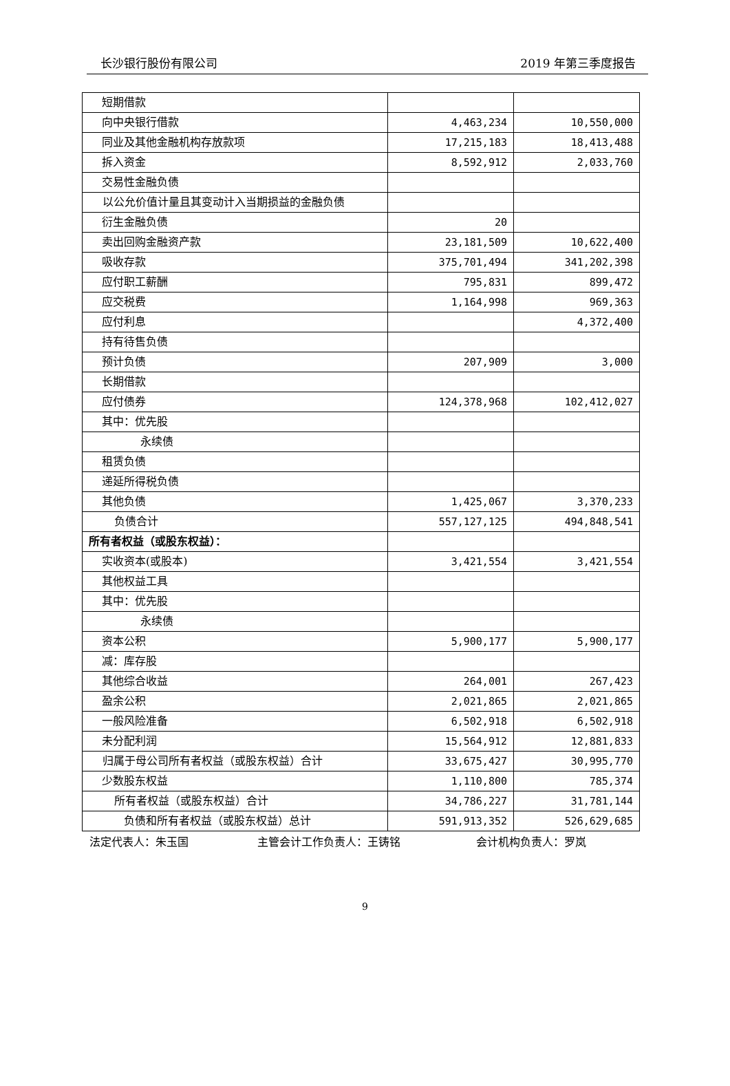长沙银行股份有限公司 2019 年第三季度报告
| 短期借款 | | |
| 向中央银行借款 | 4,463,234 | 10,550,000 |
| 同业及其他金融机构存放款项 | 17,215,183 | 18,413,488 |
| 拆入资金 | 8,592,912 | 2,033,760 |
| 交易性金融负债 | | |
| 以公允价值计量且其变动计入当期损益的金融负债 | | |
| 衍生金融负债 | 20 | |
| 卖出回购金融资产款 | 23,181,509 | 10,622,400 |
| 吸收存款 | 375,701,494 | 341,202,398 |
| 应付职工薪酬 | 795,831 | 899,472 |
| 应交税费 | 1,164,998 | 969,363 |
| 应付利息 | | 4,372,400 |
| 持有待售负债 | | |
| 预计负债 | 207,909 | 3,000 |
| 长期借款 | | |
| 应付债券 | 124,378,968 | 102,412,027 |
| 其中：优先股 | | |
| 永续债 | | |
| 租赁负债 | | |
| 递延所得税负债 | | |
| 其他负债 | 1,425,067 | 3,370,233 |
| 负债合计 | 557,127,125 | 494,848,541 |
| 所有者权益（或股东权益）： | | |
| 实收资本(或股本) | 3,421,554 | 3,421,554 |
| 其他权益工具 | | |
| 其中：优先股 | | |
| 永续债 | | |
| 资本公积 | 5,900,177 | 5,900,177 |
| 减：库存股 | | |
| 其他综合收益 | 264,001 | 267,423 |
| 盈余公积 | 2,021,865 | 2,021,865 |
| 一般风险准备 | 6,502,918 | 6,502,918 |
| 未分配利润 | 15,564,912 | 12,881,833 |
| 归属于母公司所有者权益（或股东权益）合计 | 33,675,427 | 30,995,770 |
| 少数股东权益 | 1,110,800 | 785,374 |
| 所有者权益（或股东权益）合计 | 34,786,227 | 31,781,144 |
| 负债和所有者权益（或股东权益）总计 | 591,913,352 | 526,629,685 |
法定代表人：朱玉国 主管会计工作负责人：王铸铭 会计机构负责人：罗岚
9